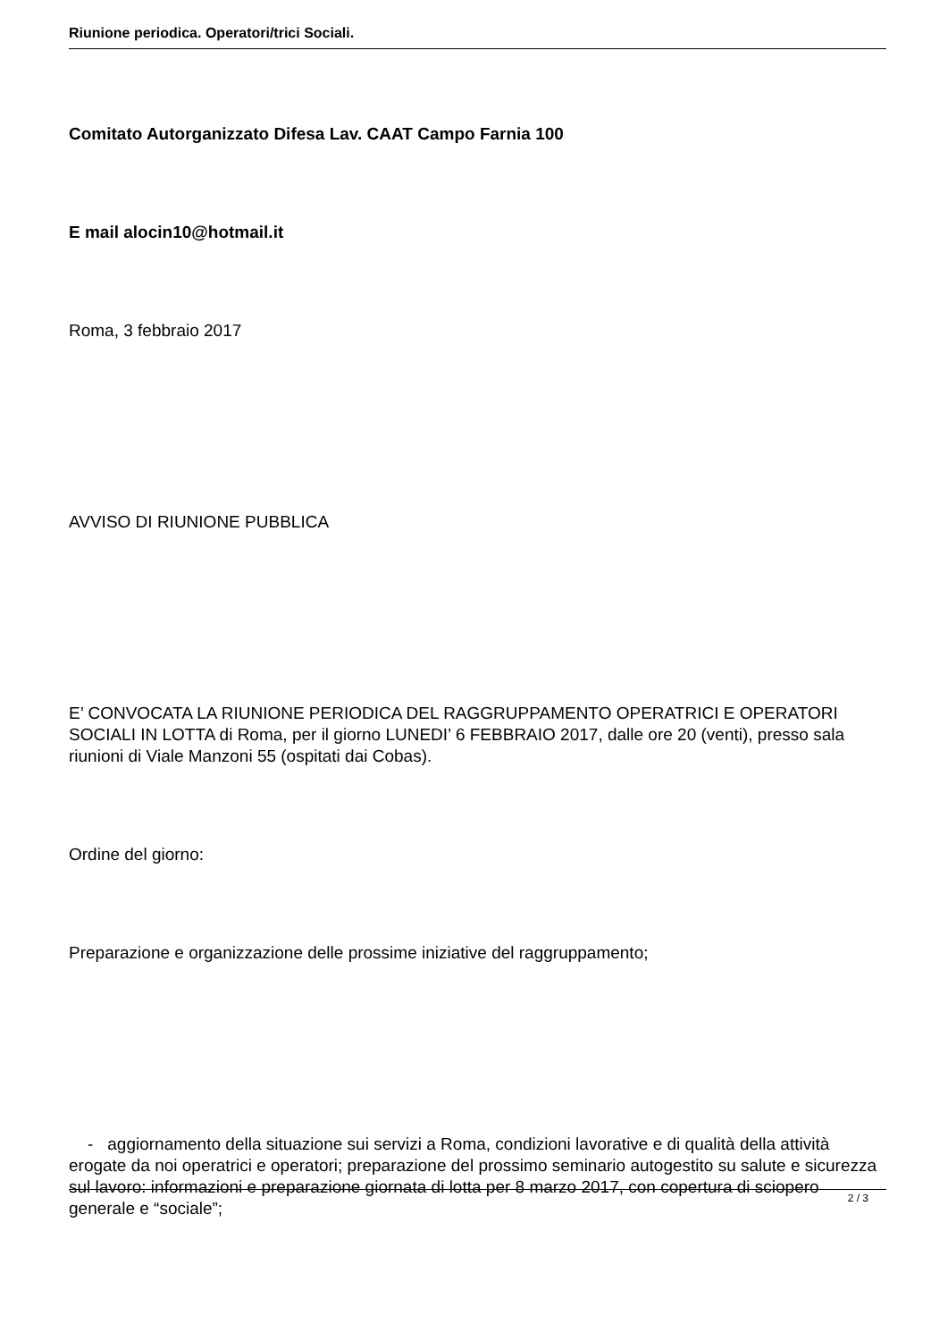Riunione periodica. Operatori/trici Sociali.
Comitato Autorganizzato Difesa Lav. CAAT Campo Farnia 100
E mail alocin10@hotmail.it
Roma, 3 febbraio 2017
AVVISO DI RIUNIONE PUBBLICA
E’ CONVOCATA LA RIUNIONE PERIODICA DEL RAGGRUPPAMENTO OPERATRICI E OPERATORI SOCIALI IN LOTTA di Roma, per il giorno LUNEDI’ 6 FEBBRAIO 2017, dalle ore 20 (venti), presso sala riunioni di Viale Manzoni 55 (ospitati dai Cobas).
Ordine del giorno:
Preparazione e organizzazione delle prossime iniziative del raggruppamento;
- aggiornamento della situazione sui servizi a Roma, condizioni lavorative e di qualità della attività erogate da noi operatrici e operatori; preparazione del prossimo seminario autogestito su salute e sicurezza sul lavoro: informazioni e preparazione giornata di lotta per 8 marzo 2017, con copertura di sciopero generale e “sociale”;
2 / 3